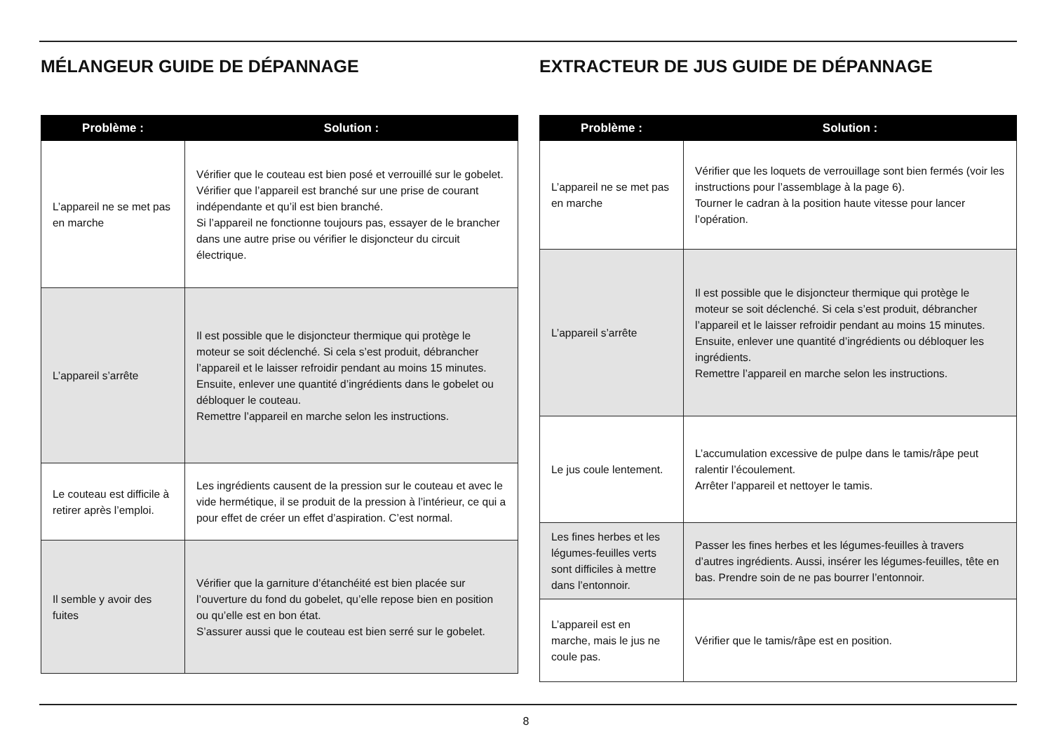MÉLANGEUR GUIDE DE DÉPANNAGE
| Problème : | Solution : |
| --- | --- |
| L’appareil ne se met pas en marche | Vérifier que le couteau est bien posé et verrouillé sur le gobelet. Vérifier que l’appareil est branché sur une prise de courant indépendante et qu’il est bien branché. Si l’appareil ne fonctionne toujours pas, essayer de le brancher dans une autre prise ou vérifier le disjoncteur du circuit électrique. |
| L’appareil s’arrête | Il est possible que le disjoncteur thermique qui protège le moteur se soit déclenché. Si cela s’est produit, débrancher l’appareil et le laisser refroidir pendant au moins 15 minutes. Ensuite, enlever une quantité d’ingrédients dans le gobelet ou débloquer le couteau. Remettre l’appareil en marche selon les instructions. |
| Le couteau est difficile à retirer après l’emploi. | Les ingrédients causent de la pression sur le couteau et avec le vide hermétique, il se produit de la pression à l’intérieur, ce qui a pour effet de créer un effet d’aspiration. C’est normal. |
| Il semble y avoir des fuites | Vérifier que la garniture d’étanchéité est bien placée sur l’ouverture du fond du gobelet, qu’elle repose bien en position ou qu’elle est en bon état. S’assurer aussi que le couteau est bien serré sur le gobelet. |
EXTRACTEUR DE JUS GUIDE DE DÉPANNAGE
| Problème : | Solution : |
| --- | --- |
| L’appareil ne se met pas en marche | Vérifier que les loquets de verrouillage sont bien fermés (voir les instructions pour l’assemblage à la page 6). Tourner le cadran à la position haute vitesse pour lancer l’opération. |
| L’appareil s’arrête | Il est possible que le disjoncteur thermique qui protège le moteur se soit déclenché. Si cela s’est produit, débrancher l’appareil et le laisser refroidir pendant au moins 15 minutes. Ensuite, enlever une quantité d’ingrédients ou débloquer les ingrédients. Remettre l’appareil en marche selon les instructions. |
| Le jus coule lentement. | L’accumulation excessive de pulpe dans le tamis/râpe peut ralentir l’écoulement. Arrêter l’appareil et nettoyer le tamis. |
| Les fines herbes et les légumes-feuilles verts sont difficiles à mettre dans l’entonnoir. | Passer les fines herbes et les légumes-feuilles à travers d’autres ingrédients. Aussi, insérer les légumes-feuilles, tête en bas. Prendre soin de ne pas bourrer l’entonnoir. |
| L’appareil est en marche, mais le jus ne coule pas. | Vérifier que le tamis/râpe est en position. |
8